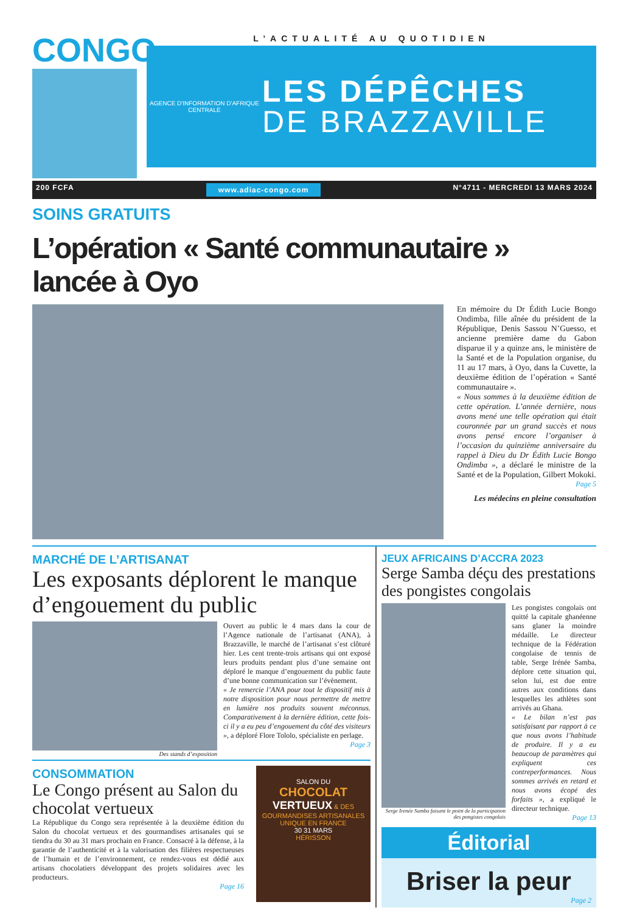CONGO
L’ACTUALITÉ AU QUOTIDIEN
AGENCE D'INFORMATION D'AFRIQUE CENTRALE
LES DÉPÊCHES
DE BRAZZAVILLE
200 FCFA www.adiac-congo.com N°4711 - MERCREDI 13 MARS 2024
SOINS GRATUITS
L’opération « Santé communautaire » lancée à Oyo
En mémoire du Dr Édith Lucie Bongo Ondimba, fille aînée du président de la République, Denis Sassou N’Guesso, et ancienne première dame du Gabon disparue il y a quinze ans, le ministère de la Santé et de la Population organise, du 11 au 17 mars, à Oyo, dans la Cuvette, la deuxième édition de l’opération « Santé communautaire ».
« Nous sommes à la deuxième édition de cette opération. L’année dernière, nous avons mené une telle opération qui était couronnée par un grand succès et nous avons pensé encore l’organiser à l’occasion du quinzième anniversaire du rappel à Dieu du Dr Édith Lucie Bongo Ondimba », a déclaré le ministre de la Santé et de la Population, Gilbert Mokoki.
Page 5
Les médecins en pleine consultation
MARCHÉ DE L’ARTISANAT
Les exposants déplorent le manque d’engouement du public
Des stands d’exposition
Ouvert au public le 4 mars dans la cour de l’Agence nationale de l’artisanat (ANA), à Brazzaville, le marché de l’artisanat s’est clôturé hier. Les cent trente-trois artisans qui ont exposé leurs produits pendant plus d’une semaine ont déploré le manque d’engouement du public faute d’une bonne communication sur l’évènement.
« Je remercie l’ANA pour tout le dispositif mis à notre disposition pour nous permettre de mettre en lumière nos produits souvent méconnus. Comparativement à la dernière édition, cette fois-ci il y a eu peu d’engouement du côté des visiteurs », a déploré Flore Tololo, spécialiste en perlage.
Page 3
CONSOMMATION
Le Congo présent au Salon du chocolat vertueux
La République du Congo sera représentée à la deuxième édition du Salon du chocolat vertueux et des gourmandises artisanales qui se tiendra du 30 au 31 mars prochain en France. Consacré à la défense, à la garantie de l’authenticité et à la valorisation des filières respectueuses de l’humain et de l’environnement, ce rendez-vous est dédié aux artisans chocolatiers développant des projets solidaires avec les producteurs.
Page 16
SALON DU
CHOCOLAT
VERTUEUX & DES
GOURMANDISES ARTISANALES
UNIQUE EN FRANCE
30 31 MARS
HÉRISSON
JEUX AFRICAINS D’ACCRA 2023
Serge Samba déçu des prestations des pongistes congolais
Serge Irenée Samba faisant le point de la participation des pongistes congolais
Les pongistes congolais ont quitté la capitale ghanéenne sans glaner la moindre médaille. Le directeur technique de la Fédération congolaise de tennis de table, Serge Irénée Samba, déplore cette situation qui, selon lui, est due entre autres aux conditions dans lesquelles les athlètes sont arrivés au Ghana.
« Le bilan n’est pas satisfaisant par rapport à ce que nous avons l’habitude de produire. Il y a eu beaucoup de paramètres qui expliquent ces contreperformances. Nous sommes arrivés en retard et nous avons écopé des forfaits », a expliqué le directeur technique.
Page 13
Éditorial
Briser la peur
Page 2